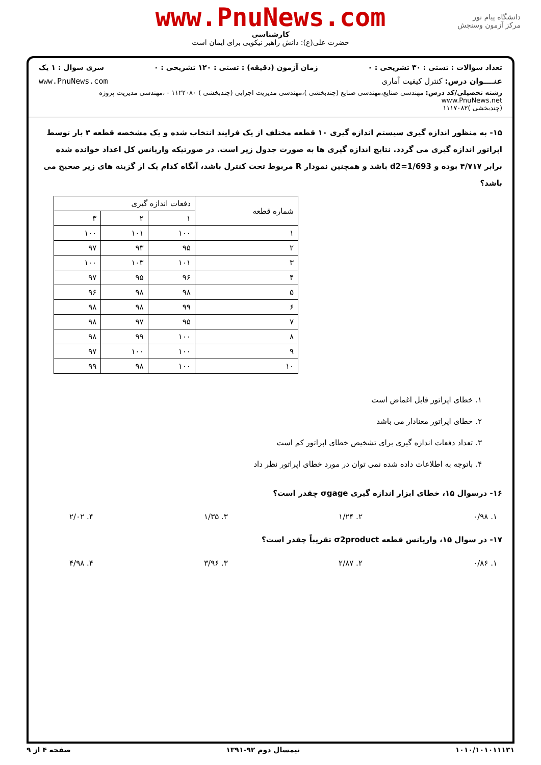www.PnuNews.com
دانشگاه پیام نور
مرکز آزمون وسنجش
کارشناسی
حضرت علی(ع): دانش راهبر نیکویی برای ایمان است
تعداد سوالات : تستی : ۳۰ تشریحی : ۰ زمان آزمون (دقیقه) : تستی : ۱۲۰ تشریحی : ۰ سری سوال : ۱ یک
عنــــوان درس: کنترل کیفیت آماری www.PnuNews.com
رشته تحصیلی/کد درس: مهندسی صنایع،مهندسی صنایع (چندبخشی )،مهندسی مدیریت اجرایی (چندبخشی ) ۱۱۲۲۰۸۰ - ،مهندسی مدیریت پروژه www.PnuNews.net
(چندبخشی )۱۱۱۷۰۸۲
۱۵- به منظور اندازه گیری سیستم اندازه گیری ۱۰ قطعه مختلف از یک فرایند انتخاب شده و یک مشخصه قطعه ۳ بار توسط اپراتور اندازه گیری می گردد. نتایج اندازه گیری ها به صورت جدول زیر است. در صورتیکه واریانس کل اعداد خوانده شده برابر ۴/۷۱۷ بوده و d2=1/693 باشد و همچنین نمودار R مربوط تحت کنترل باشد، آنگاه کدام یک از گزینه های زیر صحیح می باشد؟
| شماره قطعه | دفعات اندازه گیری | | |
| --- | --- | --- | --- |
| | ۱ | ۲ | ۳ |
| ۱ | ۱۰۰ | ۱۰۱ | ۱۰۰ |
| ۲ | ۹۵ | ۹۳ | ۹۷ |
| ۳ | ۱۰۱ | ۱۰۳ | ۱۰۰ |
| ۴ | ۹۶ | ۹۵ | ۹۷ |
| ۵ | ۹۸ | ۹۸ | ۹۶ |
| ۶ | ۹۹ | ۹۸ | ۹۸ |
| ۷ | ۹۵ | ۹۷ | ۹۸ |
| ۸ | ۱۰۰ | ۹۹ | ۹۸ |
| ۹ | ۱۰۰ | ۱۰۰ | ۹۷ |
| ۱۰ | ۱۰۰ | ۹۸ | ۹۹ |
۱. خطای اپراتور قابل اغماض است
۲. خطای اپراتور معنادار می باشد
۳. تعداد دفعات اندازه گیری برای تشخیص خطای اپراتور کم است
۴. باتوجه به اطلاعات داده شده نمی توان در مورد خطای اپراتور نظر داد
۱۶- درسوال ۱۵، خطای ابزار اندازه گیری σgage چقدر است؟
۱. ۰/۹۸ ۲. ۱/۲۴ ۳. ۱/۳۵ ۴. ۲/۰۲
۱۷- در سوال ۱۵، واریانس قطعه σ2product تقریباً چقدر است؟
۱. ۰/۸۶ ۲. ۲/۸۷ ۳. ۳/۹۶ ۴. ۴/۹۸
۱۰۱۰/۱۰۱۰۱۱۱۳۱ نیمسال دوم ۹۲-۱۳۹۱ صفحه ۴ از ۹